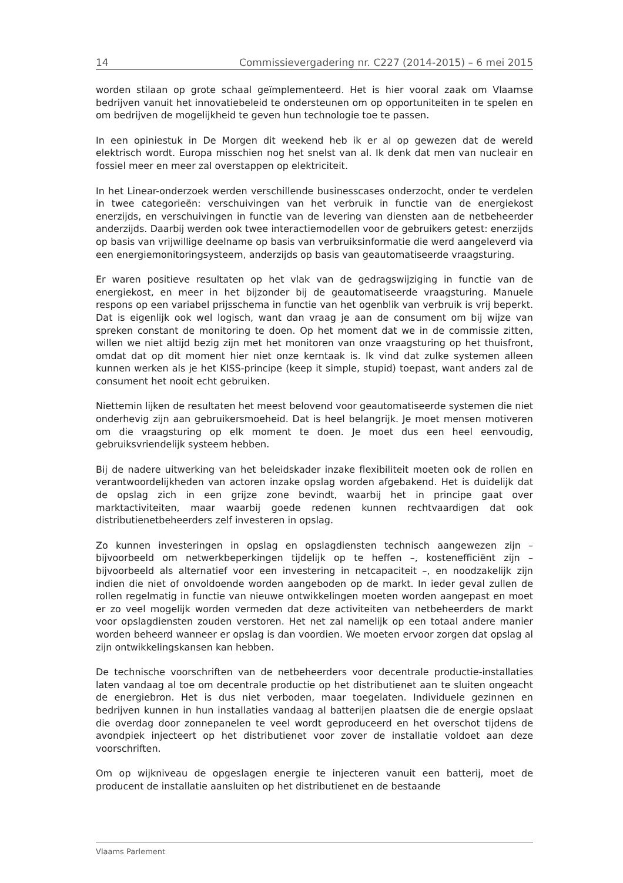14 Commissievergadering nr. C227 (2014-2015) – 6 mei 2015
worden stilaan op grote schaal geïmplementeerd. Het is hier vooral zaak om Vlaamse bedrijven vanuit het innovatiebeleid te ondersteunen om op opportuniteiten in te spelen en om bedrijven de mogelijkheid te geven hun technologie toe te passen.
In een opiniestuk in De Morgen dit weekend heb ik er al op gewezen dat de wereld elektrisch wordt. Europa misschien nog het snelst van al. Ik denk dat men van nucleair en fossiel meer en meer zal overstappen op elektriciteit.
In het Linear-onderzoek werden verschillende businesscases onderzocht, onder te verdelen in twee categorieën: verschuivingen van het verbruik in functie van de energiekost enerzijds, en verschuivingen in functie van de levering van diensten aan de netbeheerder anderzijds. Daarbij werden ook twee interactiemodellen voor de gebruikers getest: enerzijds op basis van vrijwillige deelname op basis van verbruiksinformatie die werd aangeleverd via een energiemonitoringsysteem, anderzijds op basis van geautomatiseerde vraagsturing.
Er waren positieve resultaten op het vlak van de gedragswijziging in functie van de energiekost, en meer in het bijzonder bij de geautomatiseerde vraagsturing. Manuele respons op een variabel prijsschema in functie van het ogenblik van verbruik is vrij beperkt. Dat is eigenlijk ook wel logisch, want dan vraag je aan de consument om bij wijze van spreken constant de monitoring te doen. Op het moment dat we in de commissie zitten, willen we niet altijd bezig zijn met het monitoren van onze vraagsturing op het thuisfront, omdat dat op dit moment hier niet onze kerntaak is. Ik vind dat zulke systemen alleen kunnen werken als je het KISS-principe (keep it simple, stupid) toepast, want anders zal de consument het nooit echt gebruiken.
Niettemin lijken de resultaten het meest belovend voor geautomatiseerde systemen die niet onderhevig zijn aan gebruikersmoeheid. Dat is heel belangrijk. Je moet mensen motiveren om die vraagsturing op elk moment te doen. Je moet dus een heel eenvoudig, gebruiksvriendelijk systeem hebben.
Bij de nadere uitwerking van het beleidskader inzake flexibiliteit moeten ook de rollen en verantwoordelijkheden van actoren inzake opslag worden afgebakend. Het is duidelijk dat de opslag zich in een grijze zone bevindt, waarbij het in principe gaat over marktactiviteiten, maar waarbij goede redenen kunnen rechtvaardigen dat ook distributienetbeheerders zelf investeren in opslag.
Zo kunnen investeringen in opslag en opslagdiensten technisch aangewezen zijn – bijvoorbeeld om netwerkbeperkingen tijdelijk op te heffen –, kostenefficiënt zijn – bijvoorbeeld als alternatief voor een investering in netcapaciteit –, en noodzakelijk zijn indien die niet of onvoldoende worden aangeboden op de markt. In ieder geval zullen de rollen regelmatig in functie van nieuwe ontwikkelingen moeten worden aangepast en moet er zo veel mogelijk worden vermeden dat deze activiteiten van netbeheerders de markt voor opslagdiensten zouden verstoren. Het net zal namelijk op een totaal andere manier worden beheerd wanneer er opslag is dan voordien. We moeten ervoor zorgen dat opslag al zijn ontwikkelingskansen kan hebben.
De technische voorschriften van de netbeheerders voor decentrale productie-installaties laten vandaag al toe om decentrale productie op het distributienet aan te sluiten ongeacht de energiebron. Het is dus niet verboden, maar toegelaten. Individuele gezinnen en bedrijven kunnen in hun installaties vandaag al batterijen plaatsen die de energie opslaat die overdag door zonnepanelen te veel wordt geproduceerd en het overschot tijdens de avondpiek injecteert op het distributienet voor zover de installatie voldoet aan deze voorschriften.
Om op wijkniveau de opgeslagen energie te injecteren vanuit een batterij, moet de producent de installatie aansluiten op het distributienet en de bestaande
Vlaams Parlement